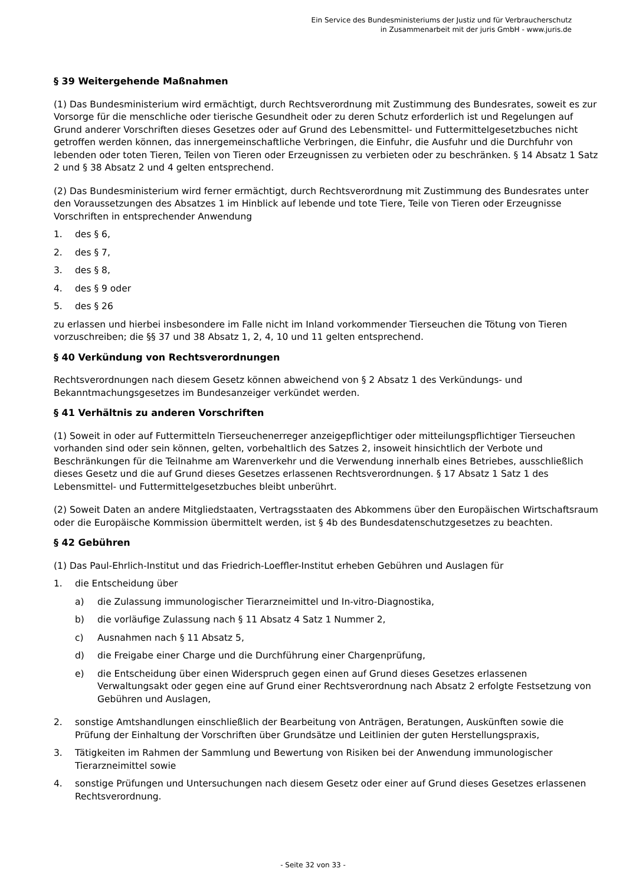Ein Service des Bundesministeriums der Justiz und für Verbraucherschutz
in Zusammenarbeit mit der juris GmbH - www.juris.de
§ 39 Weitergehende Maßnahmen
(1) Das Bundesministerium wird ermächtigt, durch Rechtsverordnung mit Zustimmung des Bundesrates, soweit es zur Vorsorge für die menschliche oder tierische Gesundheit oder zu deren Schutz erforderlich ist und Regelungen auf Grund anderer Vorschriften dieses Gesetzes oder auf Grund des Lebensmittel- und Futtermittelgesetzbuches nicht getroffen werden können, das innergemeinschaftliche Verbringen, die Einfuhr, die Ausfuhr und die Durchfuhr von lebenden oder toten Tieren, Teilen von Tieren oder Erzeugnissen zu verbieten oder zu beschränken. § 14 Absatz 1 Satz 2 und § 38 Absatz 2 und 4 gelten entsprechend.
(2) Das Bundesministerium wird ferner ermächtigt, durch Rechtsverordnung mit Zustimmung des Bundesrates unter den Voraussetzungen des Absatzes 1 im Hinblick auf lebende und tote Tiere, Teile von Tieren oder Erzeugnisse Vorschriften in entsprechender Anwendung
1. des § 6,
2. des § 7,
3. des § 8,
4. des § 9 oder
5. des § 26
zu erlassen und hierbei insbesondere im Falle nicht im Inland vorkommender Tierseuchen die Tötung von Tieren vorzuschreiben; die §§ 37 und 38 Absatz 1, 2, 4, 10 und 11 gelten entsprechend.
§ 40 Verkündung von Rechtsverordnungen
Rechtsverordnungen nach diesem Gesetz können abweichend von § 2 Absatz 1 des Verkündungs- und Bekanntmachungsgesetzes im Bundesanzeiger verkündet werden.
§ 41 Verhältnis zu anderen Vorschriften
(1) Soweit in oder auf Futtermitteln Tierseuchenerreger anzeigepflichtiger oder mitteilungspflichtiger Tierseuchen vorhanden sind oder sein können, gelten, vorbehaltlich des Satzes 2, insoweit hinsichtlich der Verbote und Beschränkungen für die Teilnahme am Warenverkehr und die Verwendung innerhalb eines Betriebes, ausschließlich dieses Gesetz und die auf Grund dieses Gesetzes erlassenen Rechtsverordnungen. § 17 Absatz 1 Satz 1 des Lebensmittel- und Futtermittelgesetzbuches bleibt unberührt.
(2) Soweit Daten an andere Mitgliedstaaten, Vertragsstaaten des Abkommens über den Europäischen Wirtschaftsraum oder die Europäische Kommission übermittelt werden, ist § 4b des Bundesdatenschutzgesetzes zu beachten.
§ 42 Gebühren
(1) Das Paul-Ehrlich-Institut und das Friedrich-Loeffler-Institut erheben Gebühren und Auslagen für
1. die Entscheidung über
a) die Zulassung immunologischer Tierarzneimittel und In-vitro-Diagnostika,
b) die vorläufige Zulassung nach § 11 Absatz 4 Satz 1 Nummer 2,
c) Ausnahmen nach § 11 Absatz 5,
d) die Freigabe einer Charge und die Durchführung einer Chargenprüfung,
e) die Entscheidung über einen Widerspruch gegen einen auf Grund dieses Gesetzes erlassenen Verwaltungsakt oder gegen eine auf Grund einer Rechtsverordnung nach Absatz 2 erfolgte Festsetzung von Gebühren und Auslagen,
2. sonstige Amtshandlungen einschließlich der Bearbeitung von Anträgen, Beratungen, Auskünften sowie die Prüfung der Einhaltung der Vorschriften über Grundsätze und Leitlinien der guten Herstellungspraxis,
3. Tätigkeiten im Rahmen der Sammlung und Bewertung von Risiken bei der Anwendung immunologischer Tierarzneimittel sowie
4. sonstige Prüfungen und Untersuchungen nach diesem Gesetz oder einer auf Grund dieses Gesetzes erlassenen Rechtsverordnung.
- Seite 32 von 33 -